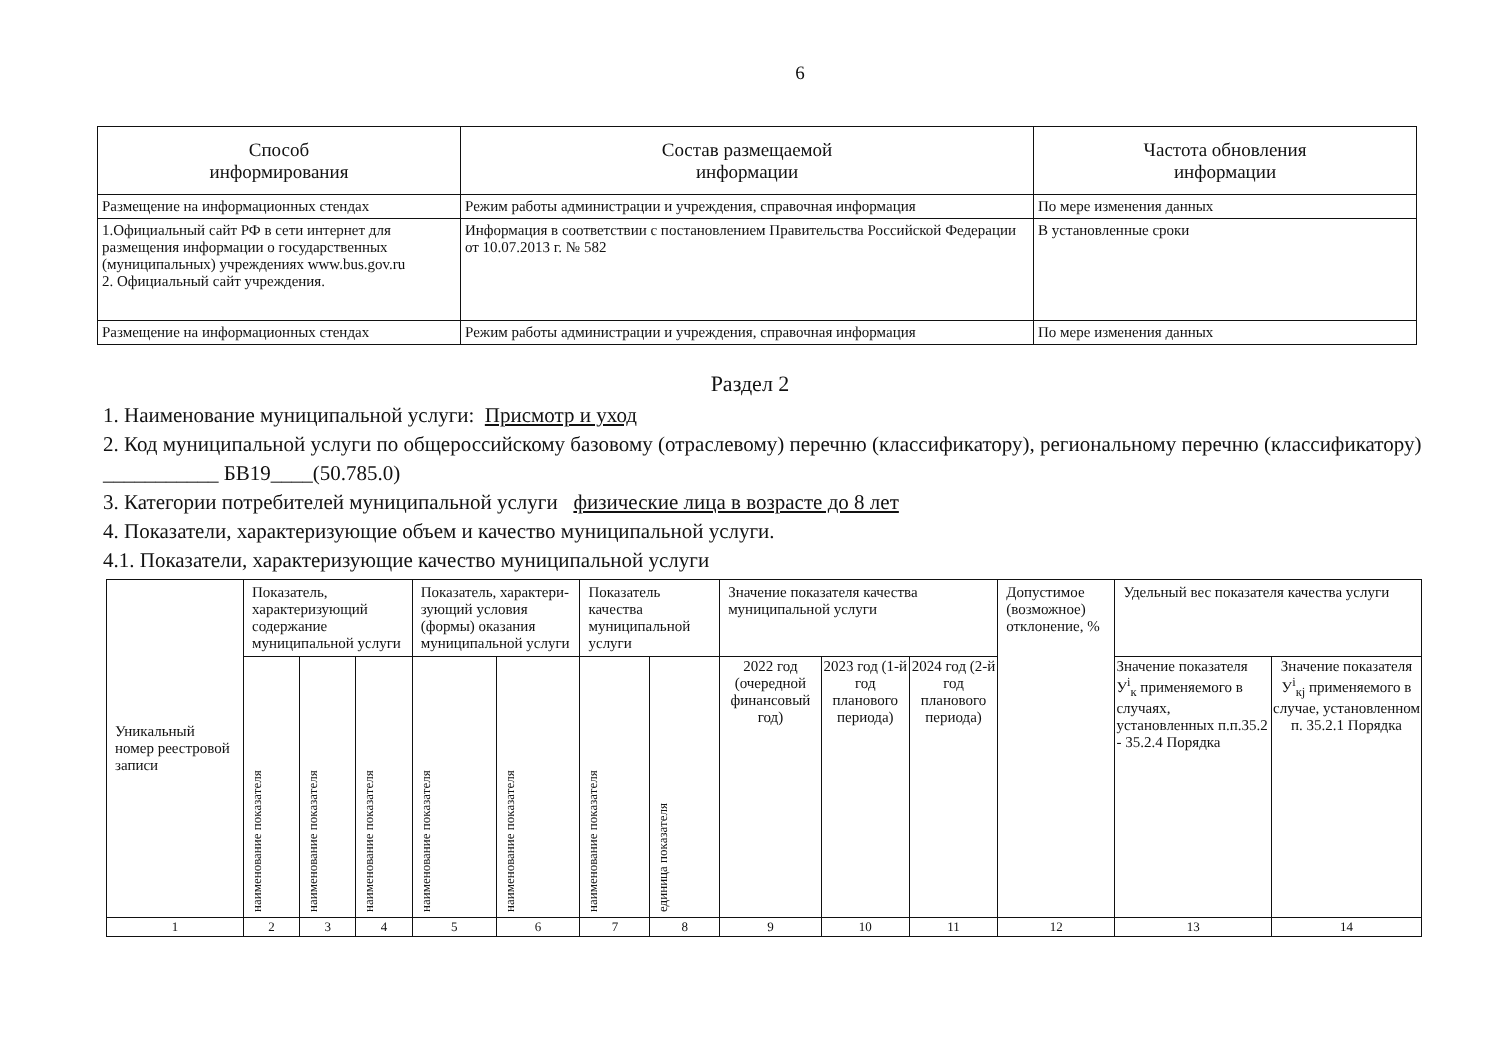6
| Способ информирования | Состав размещаемой информации | Частота обновления информации |
| --- | --- | --- |
| Размещение на информационных стендах | Режим работы администрации и учреждения, справочная информация | По мере изменения данных |
| 1.Официальный сайт РФ в сети интернет для размещения информации о государственных (муниципальных) учреждениях www.bus.gov.ru 2. Официальный сайт учреждения. | Информация в соответствии с постановлением Правительства Российской Федерации от 10.07.2013 г. № 582 | В установленные сроки |
| Размещение на информационных стендах | Режим работы администрации и учреждения, справочная информация | По мере изменения данных |
Раздел 2
1. Наименование муниципальной услуги: Присмотр и уход
2. Код муниципальной услуги по общероссийскому базовому (отраслевому) перечню (классификатору), региональному перечню (классификатору) ___________ БВ19____(50.785.0)
3. Категории потребителей муниципальной услуги физические лица в возрасте до 8 лет
4. Показатели, характеризующие объем и качество муниципальной услуги.
4.1. Показатели, характеризующие качество муниципальной услуги
| Уникальный номер реестровой записи | Показатель, характеризующий содержание муниципальной услуги | | | Показатель, характери-зующий условия (формы) оказания муниципальной услуги | | Показатель качества муниципальной услуги | | Значение показателя качества муниципальной услуги | | | Допустимое (возможное) отклонение, % | Удельный вес показателя качества услуги | |
| --- | --- | --- | --- | --- | --- | --- | --- | --- | --- | --- | --- | --- | --- |
| | наименование показателя | наименование показателя | наименование показателя | наименование показателя | наименование показателя | наименование показателя | единица показателя | 2022 год (очередной финансовый год) | 2023 год (1-й год планового периода) | 2024 год (2-й год планового периода) | | Значение показателя У<sup>i</sup><sub>к</sub> применяемого в случаях, установленных п.п.35.2 - 35.2.4 Порядка | Значение показателя У<sup>i</sup><sub>кj</sub> применяемого в случае, установленном п. 35.2.1 Порядка |
| 1 | 2 | 3 | 4 | 5 | 6 | 7 | 8 | 9 | 10 | 11 | 12 | 13 | 14 |